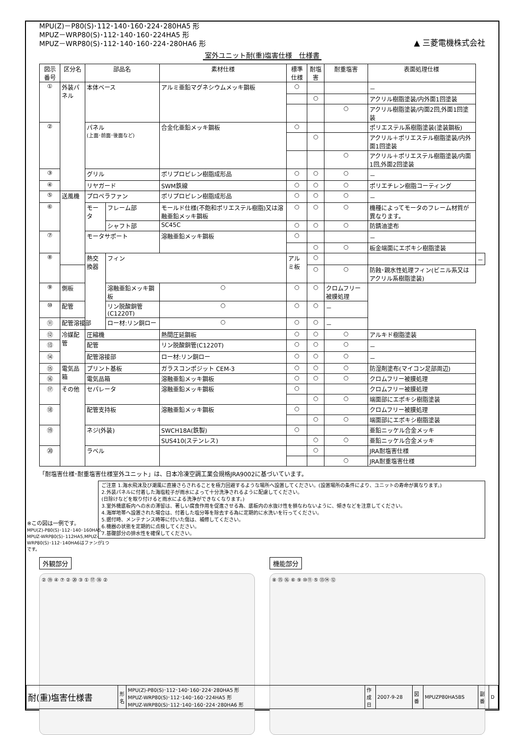MPU(Z)－P80(S)･112･140･160･224･280HA5 形
MPUZ－WRP80(S)･112･140･160･224HA5 形
MPUZ－WRP80(S)･112･140･160･224･280HA6 形
▲ 三菱電機株式会社
室外ユニット耐(重)塩害仕様　仕様書
| 図示番号 | 区分名 | 部品名 | | 素材仕様 | 標準仕様 | 耐塩害 | 耐重塩害 | 表面処理仕様 | |
| --- | --- | --- | --- | --- | --- | --- | --- | --- | --- |
| ① | 外装パネル | 本体ベース | | アルミ亜鉛マグネシウムメッキ鋼板 | ○ | | | － | |
| | | | | | | ○ | | アクリル樹脂塗装/内外面1回塗装 | |
| | | | | | | | ○ | アクリル樹脂塗装/内面2回,外面1回塗装 | |
| ② | | パネル (上面･前面･後面など) | | 合金化亜鉛メッキ鋼板 | ○ | | | ポリエステル系樹脂塗装(塗装鋼板) | |
| | | | | | | ○ | | アクリル＋ポリエステル樹脂塗装/内外面1回塗装 | |
| | | | | | | | ○ | アクリル＋ポリエステル樹脂塗装/内面1回,外面2回塗装 | |
| ③ | | グリル | | ポリプロピレン樹脂成形品 | ○ | ○ | ○ | － | |
| ④ | | リヤガード | | SWM鉄線 | ○ | ○ | ○ | ポリエチレン樹脂コーティング | |
| ⑤ | 送風機 | プロペラファン | | ポリプロピレン樹脂成形品 | ○ | ○ | ○ | － | |
| ⑥ | | モータ | フレーム部 | モールド仕様(不飽和ポリエステル樹脂)又は溶融亜鉛メッキ鋼板 | ○ | ○ | ○ | 機種によってモータのフレーム材質が異なります。 | |
| | | | シャフト部 | SC45C | ○ | ○ | ○ | 防錆油塗布 | |
| ⑦ | | モータサポート | | 溶融亜鉛メッキ鋼板 | ○ | | | － | |
| | | | | | | ○ | ○ | 板金端面にエポキシ樹脂塗装 | |
| ⑧ | | 熱交換器 | フィン | | アルミ板 | ○ | | | － |
| | | | | | | ○ | ○ | 防蝕･親水性処理フィン(ビニル系又はアクリル系樹脂塗装) | |
| ⑨ | 側板 | | 溶融亜鉛メッキ鋼板 | ○ | ○ | ○ | クロムフリー被膜処理 | | |
| ⑩ | 配管 | | リン脱酸銅管(C1220T) | ○ | ○ | ○ | － | | |
| ⑪ | 配管溶接部 | | ロー材:リン銅ロー | ○ | ○ | ○ | － | | |
| ⑫ | 冷媒配管 | 圧縮機 | | 熱間圧延鋼板 | ○ | ○ | ○ | アルキド樹脂塗装 | |
| ⑬ | | 配管 | | リン脱酸銅管(C1220T) | ○ | ○ | ○ | － | |
| ⑭ | | 配管溶接部 | | ロー材:リン銅ロー | ○ | ○ | ○ | － | |
| ⑮ | 電気品箱 | プリント基板 | | ガラスコンポジット CEM-3 | ○ | ○ | ○ | 防湿剤塗布(マイコン足部周辺) | |
| ⑯ | | 電気品箱 | | 溶融亜鉛メッキ鋼板 | ○ | ○ | ○ | クロムフリー被膜処理 | |
| ⑰ | その他 | セパレータ | | 溶融亜鉛メッキ鋼板 | ○ | | | クロムフリー被膜処理 | |
| | | | | | | ○ | ○ | 端面部にエポキシ樹脂塗装 | |
| ⑱ | | 配管支持板 | | 溶融亜鉛メッキ鋼板 | ○ | | | クロムフリー被膜処理 | |
| | | | | | | ○ | ○ | 端面部にエポキシ樹脂塗装 | |
| ⑲ | | ネジ(外装) | | SWCH18A(鉄製) | ○ | | | 亜鉛ニッケル合金メッキ | |
| | | | | SUS410(ステンレス) | | ○ | ○ | 亜鉛ニッケル合金メッキ | |
| ⑳ | | ラベル | | | | ○ | | JRA耐塩害仕様 | |
| | | | | | | | ○ | JRA耐重塩害仕様 | |
「耐塩害仕様･耐重塩害仕様室外ユニット」は、日本冷凍空調工業会規格JRA9002に基づいています。
ご注意 1.海水飛沫及び潮風に直接さらされることを極力回避するような場所へ設置してください。(設置場所の条件により、ユニットの寿命が異なります。)
2.外装パネルに付着した海塩粒子が雨水によって十分洗浄されるように配慮してください。
(日除けなどを取り付けると雨水による洗浄ができなくなります。)
3.室外機底板内への水の滞留は、著しい腐食作用を促進させる為、底板内の水抜け性を損なわないように、傾きなどを注意してください。
4.海岸地帯へ設置された場合は、付着した塩分等を除去する為に定期的に水洗いを行ってください。
5.据付時、メンテナンス時等に付いた傷は、補修してください。
6.機器の状態を定期的に点検してください。
7.基礎部分の排水性を確保してください。
※この図は一例です。
MPU(Z)-P80(S)･112･140･160HA5, MPUZ-WRP80(S)･112HA5,MPUZ-WRP80(S)･112･140HA6はファンが1つです。
外観部分
② ⑲ ④ ⑦ ② ⑳ ③ ① ⑰ ⑱ ②
機能部分
⑧ ⑮ ⑯ ⑥ ⑨ ⑩⑪ ⑤ ⑬⑭ ⑫
| 耐(重)塩害仕様書 | 形 名 | MPU(Z)-P80(S)･112･140･160･224･280HA5 形 MPUZ-WRP80(S)･112･140･160･224HA5 形 MPUZ-WRP80(S)･112･140･160･224･280HA6 形 | 作 成 日 | 2007-9-28 | 図 番 | MPUZP80HA5BS | 副 番 | D |